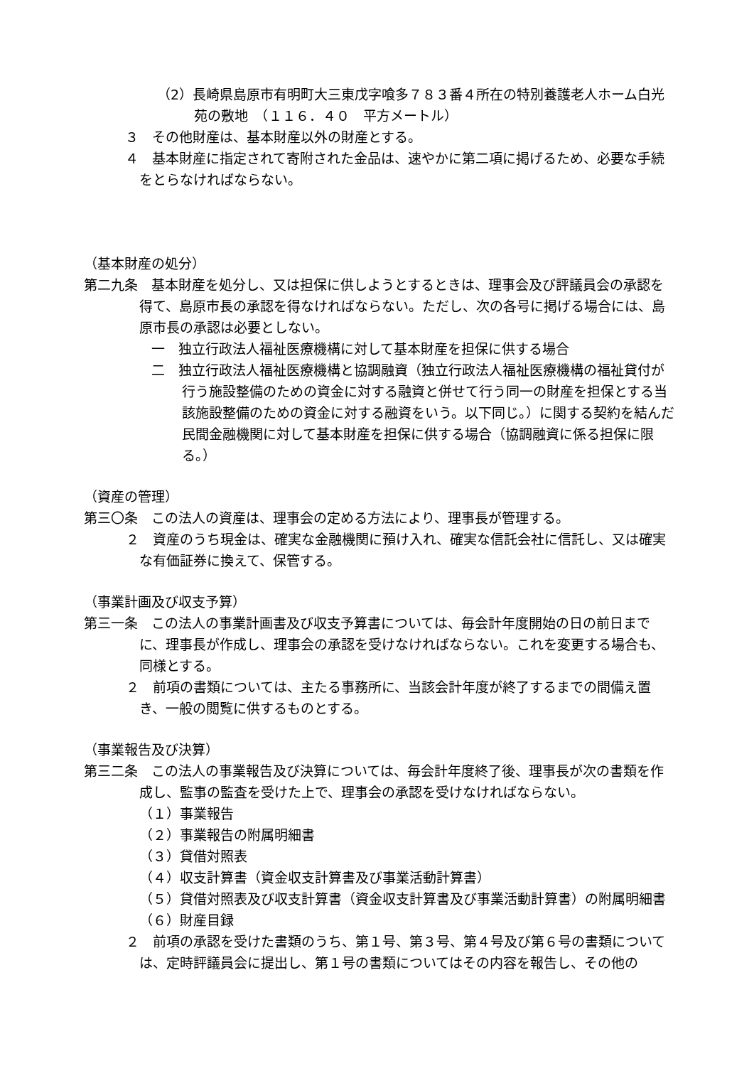（2）長崎県島原市有明町大三東戊字喰多７８３番４所在の特別養護老人ホーム白光苑の敷地　（１１６．４０　平方メートル）
３　その他財産は、基本財産以外の財産とする。
４　基本財産に指定されて寄附された金品は、速やかに第二項に掲げるため、必要な手続をとらなければならない。
（基本財産の処分）
第二九条　基本財産を処分し、又は担保に供しようとするときは、理事会及び評議員会の承認を得て、島原市長の承認を得なければならない。ただし、次の各号に掲げる場合には、島原市長の承認は必要としない。
一　独立行政法人福祉医療機構に対して基本財産を担保に供する場合
二　独立行政法人福祉医療機構と協調融資（独立行政法人福祉医療機構の福祉貸付が行う施設整備のための資金に対する融資と併せて行う同一の財産を担保とする当該施設整備のための資金に対する融資をいう。以下同じ。）に関する契約を結んだ民間金融機関に対して基本財産を担保に供する場合（協調融資に係る担保に限る。）
（資産の管理）
第三〇条　この法人の資産は、理事会の定める方法により、理事長が管理する。
２　資産のうち現金は、確実な金融機関に預け入れ、確実な信託会社に信託し、又は確実な有価証券に換えて、保管する。
（事業計画及び収支予算）
第三一条　この法人の事業計画書及び収支予算書については、毎会計年度開始の日の前日までに、理事長が作成し、理事会の承認を受けなければならない。これを変更する場合も、同様とする。
２　前項の書類については、主たる事務所に、当該会計年度が終了するまでの間備え置き、一般の閲覧に供するものとする。
（事業報告及び決算）
第三二条　この法人の事業報告及び決算については、毎会計年度終了後、理事長が次の書類を作成し、監事の監査を受けた上で、理事会の承認を受けなければならない。
（１）事業報告
（２）事業報告の附属明細書
（３）貸借対照表
（４）収支計算書（資金収支計算書及び事業活動計算書）
（５）貸借対照表及び収支計算書（資金収支計算書及び事業活動計算書）の附属明細書
（６）財産目録
２　前項の承認を受けた書類のうち、第１号、第３号、第４号及び第６号の書類については、定時評議員会に提出し、第１号の書類についてはその内容を報告し、その他の